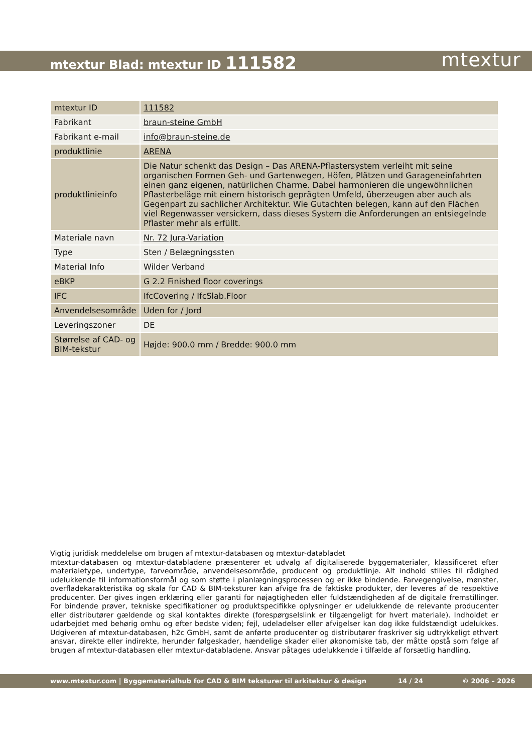mtextur Blad: mtextur ID 111582 mtextur
| mtextur ID | 111582 |
| Fabrikant | braun-steine GmbH |
| Fabrikant e-mail | info@braun-steine.de |
| produktlinie | ARENA |
| produktlinieinfo | Die Natur schenkt das Design – Das ARENA-Pflastersystem verleiht mit seine organischen Formen Geh- und Gartenwegen, Höfen, Plätzen und Garageneinfahrten einen ganz eigenen, natürlichen Charme. Dabei harmonieren die ungewöhnlichen Pflasterbeläge mit einem historisch geprägten Umfeld, überzeugen aber auch als Gegenpart zu sachlicher Architektur. Wie Gutachten belegen, kann auf den Flächen viel Regenwasser versickern, dass dieses System die Anforderungen an entsiegelnde Pflaster mehr als erfüllt. |
| Materiale navn | Nr. 72 Jura-Variation |
| Type | Sten / Belægningssten |
| Material Info | Wilder Verband |
| eBKP | G 2.2 Finished floor coverings |
| IFC | IfcCovering / IfcSlab.Floor |
| Anvendelsesområde | Uden for / Jord |
| Leveringszoner | DE |
| Størrelse af CAD- og BIM-tekstur | Højde: 900.0 mm / Bredde: 900.0 mm |
Vigtig juridisk meddelelse om brugen af mtextur-databasen og mtextur-databladet
mtextur-databasen og mtextur-databladene præsenterer et udvalg af digitaliserede byggematerialer, klassificeret efter materialetype, undertype, farveområde, anvendelsesområde, producent og produktlinje. Alt indhold stilles til rådighed udelukkende til informationsformål og som støtte i planlægningsprocessen og er ikke bindende. Farvegengivelse, mønster, overfladekarakteristika og skala for CAD & BIM-teksturer kan afvige fra de faktiske produkter, der leveres af de respektive producenter. Der gives ingen erklæring eller garanti for nøjagtigheden eller fuldstændigheden af de digitale fremstillinger. For bindende prøver, tekniske specifikationer og produktspecifikke oplysninger er udelukkende de relevante producenter eller distributører gældende og skal kontaktes direkte (forespørgselslink er tilgængeligt for hvert materiale). Indholdet er udarbejdet med behørig omhu og efter bedste viden; fejl, udeladelser eller afvigelser kan dog ikke fuldstændigt udelukkes. Udgiveren af mtextur-databasen, h2c GmbH, samt de anførte producenter og distributører fraskriver sig udtrykkeligt ethvert ansvar, direkte eller indirekte, herunder følgeskader, hændelige skader eller økonomiske tab, der måtte opstå som følge af brugen af mtextur-databasen eller mtextur-databladene. Ansvar påtages udelukkende i tilfælde af forsætlig handling.
www.mtextur.com | Byggematerialhub for CAD & BIM teksturer til arkitektur & design 14 / 24 © 2006 – 2026